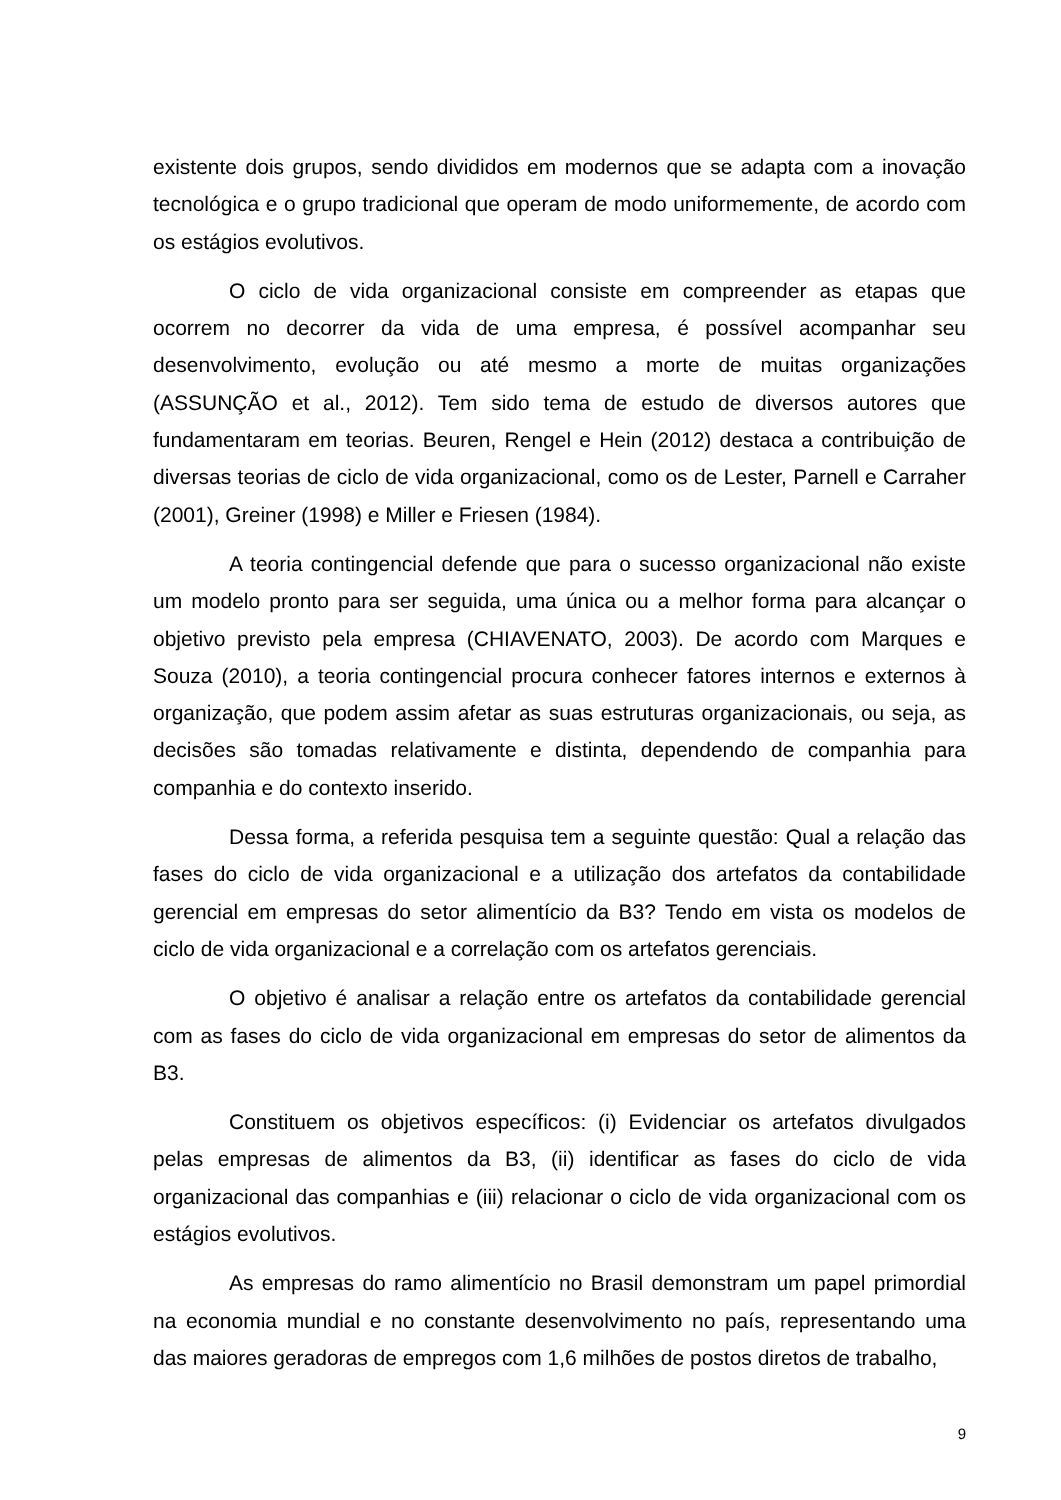existente dois grupos, sendo divididos em modernos que se adapta com a inovação tecnológica e o grupo tradicional que operam de modo uniformemente, de acordo com os estágios evolutivos.
O ciclo de vida organizacional consiste em compreender as etapas que ocorrem no decorrer da vida de uma empresa, é possível acompanhar seu desenvolvimento, evolução ou até mesmo a morte de muitas organizações (ASSUNÇÃO et al., 2012). Tem sido tema de estudo de diversos autores que fundamentaram em teorias. Beuren, Rengel e Hein (2012) destaca a contribuição de diversas teorias de ciclo de vida organizacional, como os de Lester, Parnell e Carraher (2001), Greiner (1998) e Miller e Friesen (1984).
A teoria contingencial defende que para o sucesso organizacional não existe um modelo pronto para ser seguida, uma única ou a melhor forma para alcançar o objetivo previsto pela empresa (CHIAVENATO, 2003). De acordo com Marques e Souza (2010), a teoria contingencial procura conhecer fatores internos e externos à organização, que podem assim afetar as suas estruturas organizacionais, ou seja, as decisões são tomadas relativamente e distinta, dependendo de companhia para companhia e do contexto inserido.
Dessa forma, a referida pesquisa tem a seguinte questão: Qual a relação das fases do ciclo de vida organizacional e a utilização dos artefatos da contabilidade gerencial em empresas do setor alimentício da B3? Tendo em vista os modelos de ciclo de vida organizacional e a correlação com os artefatos gerenciais.
O objetivo é analisar a relação entre os artefatos da contabilidade gerencial com as fases do ciclo de vida organizacional em empresas do setor de alimentos da B3.
Constituem os objetivos específicos: (i) Evidenciar os artefatos divulgados pelas empresas de alimentos da B3, (ii) identificar as fases do ciclo de vida organizacional das companhias e (iii) relacionar o ciclo de vida organizacional com os estágios evolutivos.
As empresas do ramo alimentício no Brasil demonstram um papel primordial na economia mundial e no constante desenvolvimento no país, representando uma das maiores geradoras de empregos com 1,6 milhões de postos diretos de trabalho,
9